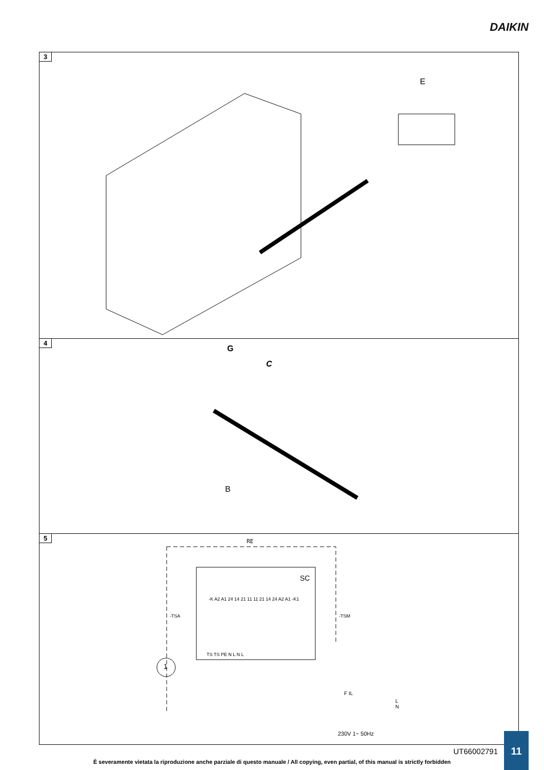DAIKIN
3
E
4
G
C
B
5 RE
SC
-K A2 A1 24 14 21 11 11 21 14 24 A2 A1 -K1
-TSA -TSM
TS TS PE N L N L
1
F IL
L
N
230V 1~ 50Hz
UT66002791
11
È severamente vietata la riproduzione anche parziale di questo manuale / All copying, even partial, of this manual is strictly forbidden